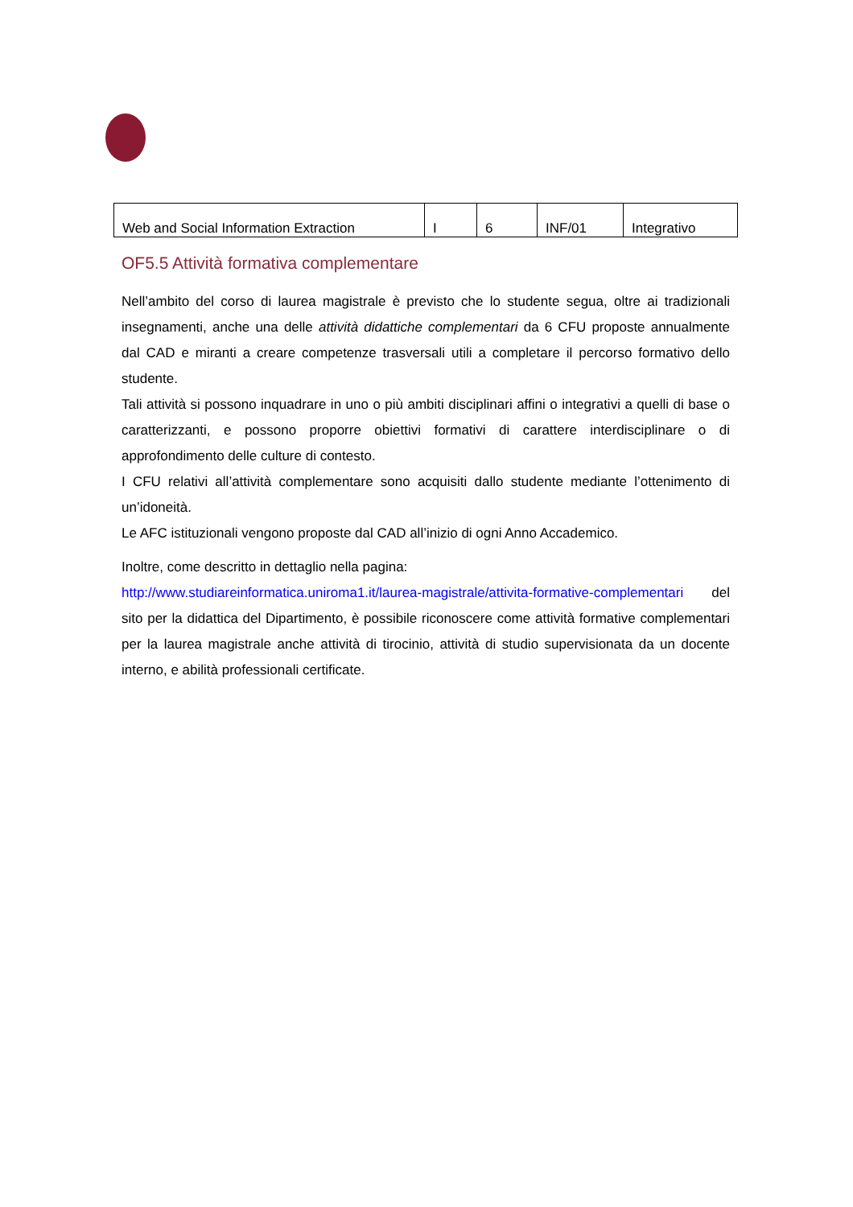| Web and Social Information Extraction | I | 6 | INF/01 | Integrativo |
OF5.5 Attività formativa complementare
Nell’ambito del corso di laurea magistrale è previsto che lo studente segua, oltre ai tradizionali insegnamenti, anche una delle attività didattiche complementari da 6 CFU proposte annualmente dal CAD e miranti a creare competenze trasversali utili a completare il percorso formativo dello studente.
Tali attività si possono inquadrare in uno o più ambiti disciplinari affini o integrativi a quelli di base o caratterizzanti, e possono proporre obiettivi formativi di carattere interdisciplinare o di approfondimento delle culture di contesto.
I CFU relativi all’attività complementare sono acquisiti dallo studente mediante l’ottenimento di un’idoneità.
Le AFC istituzionali vengono proposte dal CAD all’inizio di ogni Anno Accademico.
Inoltre, come descritto in dettaglio nella pagina:
http://www.studiareinformatica.uniroma1.it/laurea-magistrale/attivita-formative-complementari del sito per la didattica del Dipartimento, è possibile riconoscere come attività formative complementari per la laurea magistrale anche attività di tirocinio, attività di studio supervisionata da un docente interno, e abilità professionali certificate.